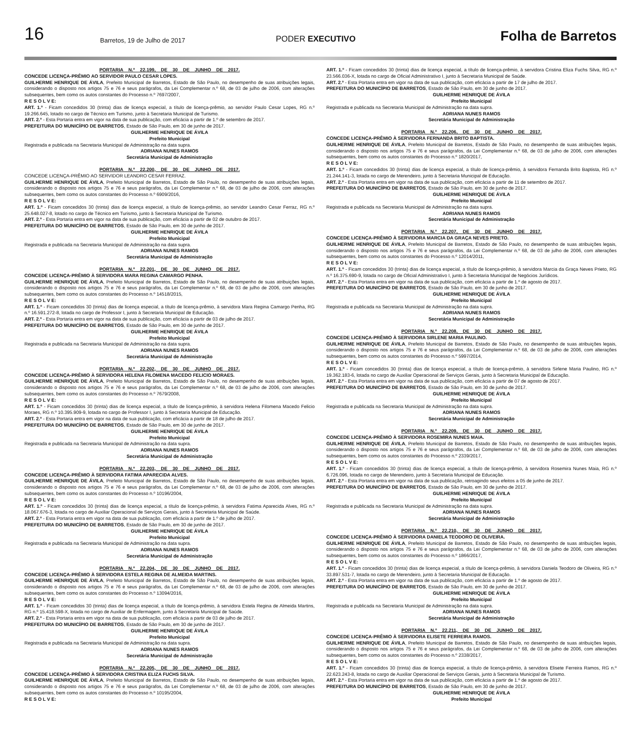16
Barretos, 19 de Julho de 2017
PODER EXECUTIVO
Folha de Barretos
PORTARIA N.º 22.199, DE 30 DE JUNHO DE 2017.
CONCEDE LICENÇA-PRÊMIO AO SERVIDOR PAULO CESAR LOPES.
GUILHERME HENRIQUE DE ÁVILA, Prefeito Municipal de Barretos, Estado de São Paulo, no desempenho de suas atribuições legais, considerando o disposto nos artigos 75 e 76 e seus parágrafos, da Lei Complementar n.º 68, de 03 de julho de 2006, com alterações subsequentes, bem como os autos constantes do Processo n.º 7697/2007,
R E S O L V E:
ART. 1.º - Ficam concedidos 30 (trinta) dias de licença especial, a título de licença-prêmio, ao servidor Paulo Cesar Lopes, RG n.º 19.266.645, lotado no cargo de Técnico em Turismo, junto à Secretaria Municipal de Turismo.
ART. 2.º - Esta Portaria entra em vigor na data de sua publicação, com eficácia a partir de 1.º de setembro de 2017.
PREFEITURA DO MUNICÍPIO DE BARRETOS, Estado de São Paulo, em 30 de junho de 2017.
GUILHERME HENRIQUE DE ÁVILA
Prefeito Municipal
Registrada e publicada na Secretaria Municipal de Administração na data supra.
ADRIANA NUNES RAMOS
Secretária Municipal de Administração
PORTARIA N.º 22.200, DE 30 DE JUNHO DE 2017.
CONCEDE LICENÇA-PRÊMIO AO SERVIDOR LEANDRO CESAR FERRAZ.
GUILHERME HENRIQUE DE ÁVILA, Prefeito Municipal de Barretos, Estado de São Paulo, no desempenho de suas atribuições legais, considerando o disposto nos artigos 75 e 76 e seus parágrafos, da Lei Complementar n.º 68, de 03 de julho de 2006, com alterações subsequentes, bem como os autos constantes do Processo n.º 6909/2016,
R E S O L V E:
ART. 1.º - Ficam concedidos 30 (trinta) dias de licença especial, a título de licença-prêmio, ao servidor Leandro Cesar Ferraz, RG n.º 25.648.027-8, lotado no cargo de Técnico em Turismo, junto à Secretaria Municipal de Turismo.
ART. 2.º - Esta Portaria entra em vigor na data de sua publicação, com eficácia a partir de 02 de outubro de 2017.
PREFEITURA DO MUNICÍPIO DE BARRETOS, Estado de São Paulo, em 30 de junho de 2017.
GUILHERME HENRIQUE DE ÁVILA
Prefeito Municipal
Registrada e publicada na Secretaria Municipal de Administração na data supra.
ADRIANA NUNES RAMOS
Secretária Municipal de Administração
PORTARIA N.º 22.201, DE 30 DE JUNHO DE 2017.
CONCEDE LICENÇA-PRÊMIO À SERVIDORA MARA REGINA CAMARGO PENHA.
GUILHERME HENRIQUE DE ÁVILA, Prefeito Municipal de Barretos, Estado de São Paulo, no desempenho de suas atribuições legais, considerando o disposto nos artigos 75 e 76 e seus parágrafos, da Lei Complementar n.º 68, de 03 de julho de 2006, com alterações subsequentes, bem como os autos constantes do Processo n.º 14518/2015,
R E S O L V E:
ART. 1.º - Ficam concedidos 30 (trinta) dias de licença especial, a título de licença-prêmio, à servidora Mara Regina Camargo Penha, RG n.º 16.591.272-8, lotada no cargo de Professor I, junto à Secretaria Municipal de Educação.
ART. 2.º - Esta Portaria entra em vigor na data de sua publicação, com eficácia a partir de 03 de julho de 2017.
PREFEITURA DO MUNICÍPIO DE BARRETOS, Estado de São Paulo, em 30 de junho de 2017.
GUILHERME HENRIQUE DE ÁVILA
Prefeito Municipal
Registrada e publicada na Secretaria Municipal de Administração na data supra.
ADRIANA NUNES RAMOS
Secretária Municipal de Administração
PORTARIA N.º 22.202, DE 30 DE JUNHO DE 2017.
CONCEDE LICENÇA-PRÊMIO À SERVIDORA HELENA FILOMENA MACEDO FELICIO MORAES.
GUILHERME HENRIQUE DE ÁVILA, Prefeito Municipal de Barretos, Estado de São Paulo, no desempenho de suas atribuições legais, considerando o disposto nos artigos 75 e 76 e seus parágrafos, da Lei Complementar n.º 68, de 03 de julho de 2006, com alterações subsequentes, bem como os autos constantes do Processo n.º 7679/2008,
R E S O L V E:
ART. 1.º - Ficam concedidos 30 (trinta) dias de licença especial, a título de licença-prêmio, à servidora Helena Filomena Macedo Felicio Moraes, RG n.º 10.395.909-9, lotada no cargo de Professor I, junto à Secretaria Municipal de Educação.
ART. 2.º - Esta Portaria entra em vigor na data de sua publicação, com eficácia a partir de 18 de julho de 2017.
PREFEITURA DO MUNICÍPIO DE BARRETOS, Estado de São Paulo, em 30 de junho de 2017.
GUILHERME HENRIQUE DE ÁVILA
Prefeito Municipal
Registrada e publicada na Secretaria Municipal de Administração na data supra.
ADRIANA NUNES RAMOS
Secretária Municipal de Administração
PORTARIA N.º 22.203, DE 30 DE JUNHO DE 2017.
CONCEDE LICENÇA-PRÊMIO À SERVIDORA FATIMA APARECIDA ALVES.
GUILHERME HENRIQUE DE ÁVILA, Prefeito Municipal de Barretos, Estado de São Paulo, no desempenho de suas atribuições legais, considerando o disposto nos artigos 75 e 76 e seus parágrafos, da Lei Complementar n.º 68, de 03 de julho de 2006, com alterações subsequentes, bem como os autos constantes do Processo n.º 10196/2004,
R E S O L V E:
ART. 1.º - Ficam concedidos 30 (trinta) dias de licença especial, a título de licença-prêmio, à servidora Fatima Aparecida Alves, RG n.º 18.067.676-3, lotada no cargo de Auxiliar Operacional de Serviços Gerais, junto à Secretaria Municipal de Saúde.
ART. 2.º - Esta Portaria entra em vigor na data de sua publicação, com eficácia a partir de 1.º de julho de 2017.
PREFEITURA DO MUNICÍPIO DE BARRETOS, Estado de São Paulo, em 30 de junho de 2017.
GUILHERME HENRIQUE DE ÁVILA
Prefeito Municipal
Registrada e publicada na Secretaria Municipal de Administração na data supra.
ADRIANA NUNES RAMOS
Secretária Municipal de Administração
PORTARIA N.º 22.204, DE 30 DE JUNHO DE 2017.
CONCEDE LICENÇA-PRÊMIO À SERVIDORA ESTELA REGINA DE ALMEIDA MARTINS.
GUILHERME HENRIQUE DE ÁVILA, Prefeito Municipal de Barretos, Estado de São Paulo, no desempenho de suas atribuições legais, considerando o disposto nos artigos 75 e 76 e seus parágrafos, da Lei Complementar n.º 68, de 03 de julho de 2006, com alterações subsequentes, bem como os autos constantes do Processo n.º 13094/2016,
R E S O L V E:
ART. 1.º - Ficam concedidos 30 (trinta) dias de licença especial, a título de licença-prêmio, à servidora Estela Regina de Almeida Martins, RG n.º 15.418.598-X, lotada no cargo de Auxiliar de Enfermagem, junto à Secretaria Municipal de Saúde.
ART. 2.º - Esta Portaria entra em vigor na data de sua publicação, com eficácia a partir de 03 de julho de 2017.
PREFEITURA DO MUNICÍPIO DE BARRETOS, Estado de São Paulo, em 30 de junho de 2017.
GUILHERME HENRIQUE DE ÁVILA
Prefeito Municipal
Registrada e publicada na Secretaria Municipal de Administração na data supra.
ADRIANA NUNES RAMOS
Secretária Municipal de Administração
PORTARIA N.º 22.205, DE 30 DE JUNHO DE 2017.
CONCEDE LICENÇA-PRÊMIO À SERVIDORA CRISTINA ELIZA FUCHS SILVA.
GUILHERME HENRIQUE DE ÁVILA, Prefeito Municipal de Barretos, Estado de São Paulo, no desempenho de suas atribuições legais, considerando o disposto nos artigos 75 e 76 e seus parágrafos, da Lei Complementar n.º 68, de 03 de julho de 2006, com alterações subsequentes, bem como os autos constantes do Processo n.º 10195/2004,
R E S O L V E:
ART. 1.º - Ficam concedidos 30 (trinta) dias de licença especial, a título de licença-prêmio, à servidora Cristina Eliza Fuchs Silva, RG n.º 23.566.036-X, lotada no cargo de Oficial Administrativo I, junto à Secretaria Municipal de Saúde.
ART. 2.º - Esta Portaria entra em vigor na data de sua publicação, com eficácia a partir de 17 de julho de 2017.
PREFEITURA DO MUNICÍPIO DE BARRETOS, Estado de São Paulo, em 30 de junho de 2017.
GUILHERME HENRIQUE DE ÁVILA
Prefeito Municipal
Registrada e publicada na Secretaria Municipal de Administração na data supra.
ADRIANA NUNES RAMOS
Secretária Municipal de Administração
PORTARIA N.º 22.206, DE 30 DE JUNHO DE 2017.
CONCEDE LICENÇA-PRÊMIO À SERVIDORA FERNANDA BRITO BAPTISTA.
GUILHERME HENRIQUE DE ÁVILA, Prefeito Municipal de Barretos, Estado de São Paulo, no desempenho de suas atribuições legais, considerando o disposto nos artigos 75 e 76 e seus parágrafos, da Lei Complementar n.º 68, de 03 de julho de 2006, com alterações subsequentes, bem como os autos constantes do Processo n.º 1820/2017,
R E S O L V E:
ART. 1.º - Ficam concedidos 30 (trinta) dias de licença especial, a título de licença-prêmio, à servidora Fernanda Brito Baptista, RG n.º 21.244.141-3, lotada no cargo de Merendeiro, junto à Secretaria Municipal de Educação.
ART. 2.º - Esta Portaria entra em vigor na data de sua publicação, com eficácia a partir de 11 de setembro de 2017.
PREFEITURA DO MUNICÍPIO DE BARRETOS, Estado de São Paulo, em 30 de junho de 2017.
GUILHERME HENRIQUE DE ÁVILA
Prefeito Municipal
Registrada e publicada na Secretaria Municipal de Administração na data supra.
ADRIANA NUNES RAMOS
Secretária Municipal de Administração
PORTARIA N.º 22.207, DE 30 DE JUNHO DE 2017.
CONCEDE LICENÇA-PRÊMIO À SERVIDORA MARCIA DA GRAÇA NEVES PRIETO.
GUILHERME HENRIQUE DE ÁVILA, Prefeito Municipal de Barretos, Estado de São Paulo, no desempenho de suas atribuições legais, considerando o disposto nos artigos 75 e 76 e seus parágrafos, da Lei Complementar n.º 68, de 03 de julho de 2006, com alterações subsequentes, bem como os autos constantes do Processo n.º 12014/2011,
R E S O L V E:
ART. 1.º - Ficam concedidos 30 (trinta) dias de licença especial, a título de licença-prêmio, à servidora Marcia da Graça Neves Prieto, RG n.º 16.375.690-9, lotada no cargo de Oficial Administrativo I, junto à Secretaria Municipal de Negócios Jurídicos.
ART. 2.º - Esta Portaria entra em vigor na data de sua publicação, com eficácia a partir de 1.º de agosto de 2017.
PREFEITURA DO MUNICÍPIO DE BARRETOS, Estado de São Paulo, em 30 de junho de 2017.
GUILHERME HENRIQUE DE ÁVILA
Prefeito Municipal
Registrada e publicada na Secretaria Municipal de Administração na data supra.
ADRIANA NUNES RAMOS
Secretária Municipal de Administração
PORTARIA N.º 22.208, DE 30 DE JUNHO DE 2017.
CONCEDE LICENÇA-PRÊMIO À SERVIDORA SIRLENE MARIA PAULINO.
GUILHERME HENRIQUE DE ÁVILA, Prefeito Municipal de Barretos, Estado de São Paulo, no desempenho de suas atribuições legais, considerando o disposto nos artigos 75 e 76 e seus parágrafos, da Lei Complementar n.º 68, de 03 de julho de 2006, com alterações subsequentes, bem como os autos constantes do Processo n.º 5997/2014,
R E S O L V E:
ART. 1.º - Ficam concedidos 30 (trinta) dias de licença especial, a título de licença-prêmio, à servidora Sirlene Maria Paulino, RG n.º 19.362.183-6, lotada no cargo de Auxiliar Operacional de Serviços Gerais, junto à Secretaria Municipal de Educação.
ART. 2.º - Esta Portaria entra em vigor na data de sua publicação, com eficácia a partir de 07 de agosto de 2017.
PREFEITURA DO MUNICÍPIO DE BARRETOS, Estado de São Paulo, em 30 de junho de 2017.
GUILHERME HENRIQUE DE ÁVILA
Prefeito Municipal
Registrada e publicada na Secretaria Municipal de Administração na data supra.
ADRIANA NUNES RAMOS
Secretária Municipal de Administração
PORTARIA N.º 22.209, DE 30 DE JUNHO DE 2017.
CONCEDE LICENÇA-PRÊMIO À SERVIDORA ROSEMIRA NUNES MAIA.
GUILHERME HENRIQUE DE ÁVILA, Prefeito Municipal de Barretos, Estado de São Paulo, no desempenho de suas atribuições legais, considerando o disposto nos artigos 75 e 76 e seus parágrafos, da Lei Complementar n.º 68, de 03 de julho de 2006, com alterações subsequentes, bem como os autos constantes do Processo n.º 2339/2017,
R E S O L V E:
ART. 1.º - Ficam concedidos 30 (trinta) dias de licença especial, a título de licença-prêmio, à servidora Rosemira Nunes Maia, RG n.º 6.726.096, lotada no cargo de Merendeiro, junto à Secretaria Municipal de Educação.
ART. 2.º - Esta Portaria entra em vigor na data de sua publicação, retroagindo seus efeitos a 05 de junho de 2017.
PREFEITURA DO MUNICÍPIO DE BARRETOS, Estado de São Paulo, em 30 de junho de 2017.
GUILHERME HENRIQUE DE ÁVILA
Prefeito Municipal
Registrada e publicada na Secretaria Municipal de Administração na data supra.
ADRIANA NUNES RAMOS
Secretária Municipal de Administração
PORTARIA N.º 22.210, DE 30 DE JUNHO DE 2017.
CONCEDE LICENÇA-PRÊMIO À SERVIDORA DANIELA TEODORO DE OLIVEIRA.
GUILHERME HENRIQUE DE ÁVILA, Prefeito Municipal de Barretos, Estado de São Paulo, no desempenho de suas atribuições legais, considerando o disposto nos artigos 75 e 76 e seus parágrafos, da Lei Complementar n.º 68, de 03 de julho de 2006, com alterações subsequentes, bem como os autos constantes do Processo n.º 1866/2017,
R E S O L V E:
ART. 1.º - Ficam concedidos 30 (trinta) dias de licença especial, a título de licença-prêmio, à servidora Daniela Teodoro de Oliveira, RG n.º 33.897.531-7, lotada no cargo de Merendeiro, junto à Secretaria Municipal de Educação.
ART. 2.º - Esta Portaria entra em vigor na data de sua publicação, com eficácia a partir de 1.º de agosto de 2017.
PREFEITURA DO MUNICÍPIO DE BARRETOS, Estado de São Paulo, em 30 de junho de 2017.
GUILHERME HENRIQUE DE ÁVILA
Prefeito Municipal
Registrada e publicada na Secretaria Municipal de Administração na data supra.
ADRIANA NUNES RAMOS
Secretária Municipal de Administração
PORTARIA N.º 22.211, DE 30 DE JUNHO DE 2017.
CONCEDE LICENÇA-PRÊMIO À SERVIDORA ELISETE FERREIRA RAMOS.
GUILHERME HENRIQUE DE ÁVILA, Prefeito Municipal de Barretos, Estado de São Paulo, no desempenho de suas atribuições legais, considerando o disposto nos artigos 75 e 76 e seus parágrafos, da Lei Complementar n.º 68, de 03 de julho de 2006, com alterações subsequentes, bem como os autos constantes do Processo n.º 2338/2017,
R E S O L V E:
ART. 1.º - Ficam concedidos 30 (trinta) dias de licença especial, a título de licença-prêmio, à servidora Elisete Ferreira Ramos, RG n.º 22.623.243-8, lotada no cargo de Auxiliar Operacional de Serviços Gerais, junto à Secretaria Municipal de Turismo.
ART. 2.º - Esta Portaria entra em vigor na data de sua publicação, com eficácia a partir de 1.º de agosto de 2017.
PREFEITURA DO MUNICÍPIO DE BARRETOS, Estado de São Paulo, em 30 de junho de 2017.
GUILHERME HENRIQUE DE ÁVILA
Prefeito Municipal